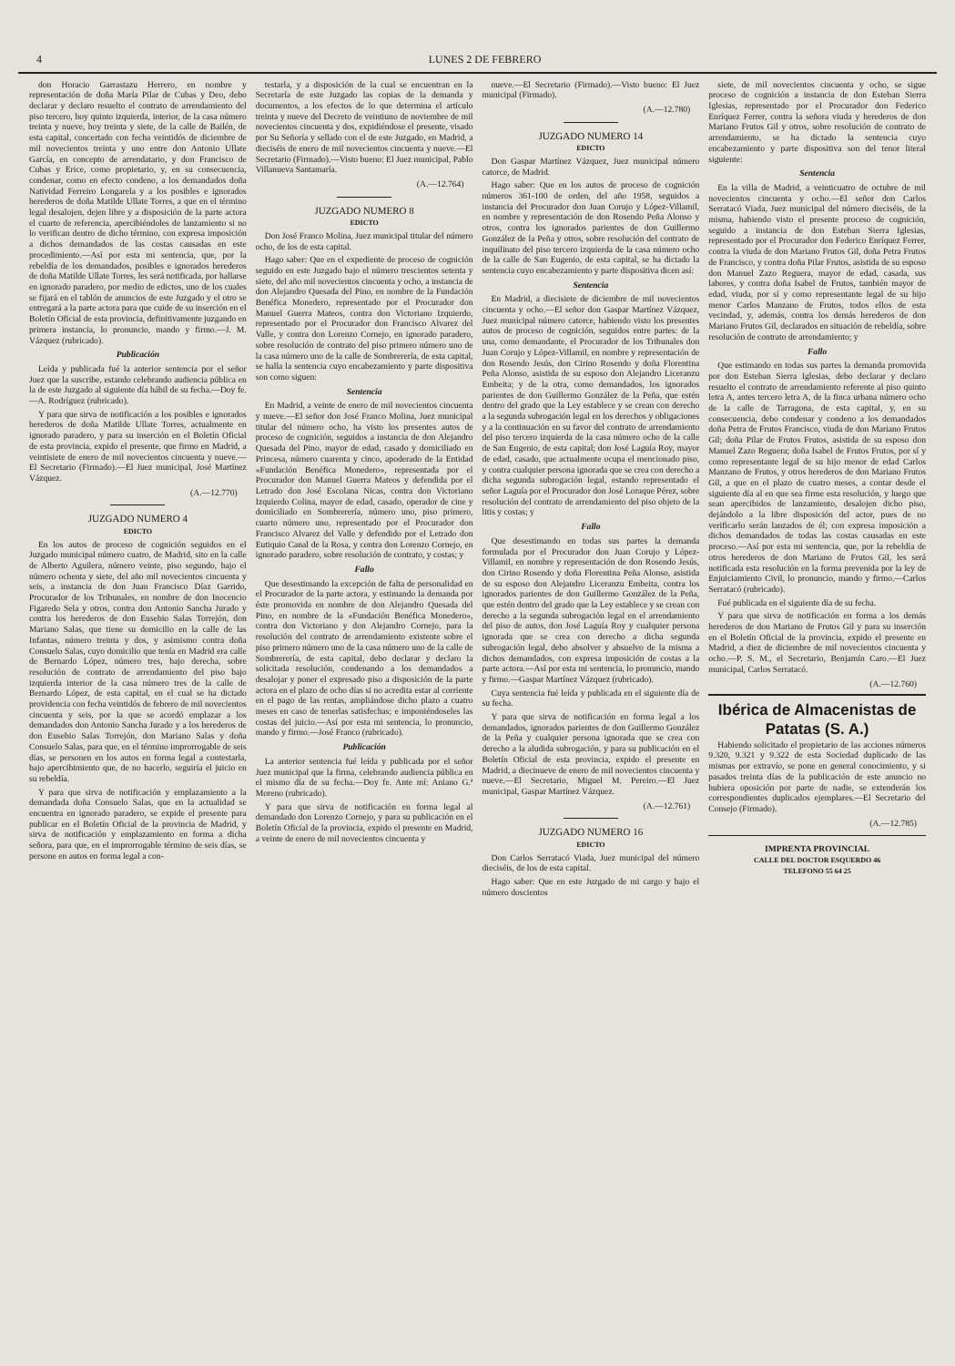4 LUNES 2 DE FEBRERO
don Horacio Garrastazu Herrero, en nombre y representación de doña María Pilar de Cubas y Deo, debo declarar y declaro resuelto el contrato de arrendamiento del piso tercero, hoy quinto izquierda, interior, de la casa número treinta y nueve, hoy treinta y siete, de la calle de Bailén, de esta capital, concertado con fecha veintidós de diciembre de mil novecientos treinta y uno entre don Antonio Ullate García, en concepto de arrendatario, y don Francisco de Cubas y Erice, como propietario, y, en su consecuencia, condenar, como en efecto condeno, a los demandados doña Natividad Ferreiro Longarela y a los posibles e ignorados herederos de doña Matilde Ullate Torres, a que en el término legal desalojen, dejen libre y a disposición de la parte actora el cuarto de referencia, apercibiéndoles de lanzamiento si no lo verifican dentro de dicho término, con expresa imposición a dichos demandados de las costas causadas en este procedimiento.—Así por esta mi sentencia, que, por la rebeldía de los demandados, posibles e ignorados herederos de doña Matilde Ullate Torres, les será notificada, por hallarse en ignorado paradero, por medio de edictos, uno de los cuales se fijará en el tablón de anuncios de este Juzgado y el otro se entregará a la parte actora para que cuide de su inserción en el Boletín Oficial de esta provincia, definitivamente juzgando en primera instancia, lo pronuncio, mando y firmo.—J. M. Vázquez (rubricado).
Publicación
Leída y publicada fué la anterior sentencia por el señor Juez que la suscribe, estando celebrando audiencia pública en la de este Juzgado al siguiente día hábil de su fecha.—Doy fe.—A. Rodríguez (rubricado).
Y para que sirva de notificación a los posibles e ignorados herederos de doña Matilde Ullate Torres, actualmente en ignorado paradero, y para su inserción en el Boletín Oficial de esta provincia, expido el presente, que firmo en Madrid, a veintisiete de enero de mil novecientos cincuenta y nueve.—El Secretario (Firmado).—El Juez municipal, José Martínez Vázquez.
(A.—12.770)
JUZGADO NUMERO 4
EDICTO
En los autos de proceso de cognición seguidos en el Juzgado municipal número cuatro, de Madrid, sito en la calle de Alberto Aguilera, número veinte, piso segundo, bajo el número ochenta y siete, del año mil novecientos cincuenta y seis, a instancia de don Juan Francisco Díaz Garrido, Procurador de los Tribunales, en nombre de don Inocencio Figaredo Sela y otros, contra don Antonio Sancha Jurado y contra los herederos de don Eusebio Salas Torrejón, don Mariano Salas, que tiene su domicilio en la calle de las Infantas, número treinta y dos, y asimismo contra doña Consuelo Salas, cuyo domicilio que tenía en Madrid era calle de Bernardo López, número tres, bajo derecha, sobre resolución de contrato de arrendamiento del piso bajo izquierda interior de la casa número tres de la calle de Bernardo López, de esta capital, en el cual se ha dictado providencia con fecha veintidós de febrero de mil novecientos cincuenta y seis, por la que se acordó emplazar a los demandados don Antonio Sancha Jurado y a los herederos de don Eusebio Salas Torrejón, don Mariano Salas y doña Consuelo Salas, para que, en el término improrrogable de seis días, se personen en los autos en forma legal a contestarla, bajo apercibimiento que, de no hacerlo, seguiría el juicio en su rebeldía.
Y para que sirva de notificación y emplazamiento a la demandada doña Consuelo Salas, que en la actualidad se encuentra en ignorado paradero, se expide el presente para publicar en el Boletín Oficial de la provincia de Madrid, y sirva de notificación y emplazamiento en forma a dicha señora, para que, en el improrrogable término de seis días, se persone en autos en forma legal a con-
testarla, y a disposición de la cual se encuentran en la Secretaría de este Juzgado las copias de la demanda y documentos, a los efectos de lo que determina el artículo treinta y nueve del Decreto de veintiuno de noviembre de mil novecientos cincuenta y dos, expidiéndose el presente, visado por Su Señoría y sellado con el de este Juzgado, en Madrid, a dieciséis de enero de mil novecientos cincuenta y nueve.—El Secretario (Firmado).—Visto bueno: El Juez municipal, Pablo Villanueva Santamaría.
(A.—12.764)
JUZGADO NUMERO 8
EDICTO
Don José Franco Molina, Juez municipal titular del número ocho, de los de esta capital.
Hago saber: Que en el expediente de proceso de cognición seguido en este Juzgado bajo el número trescientos setenta y siete, del año mil novecientos cincuenta y ocho, a instancia de don Alejandro Quesada del Pino, en nombre de la Fundación Benéfica Monedero, representado por el Procurador don Manuel Guerra Mateos, contra don Victoriano Izquierdo, representado por el Procurador don Francisco Alvarez del Valle, y contra don Lorenzo Cornejo, en ignorado paradero, sobre resolución de contrato del piso primero número uno de la casa número uno de la calle de Sombrerería, de esta capital, se halla la sentencia cuyo encabezamiento y parte dispositiva son como siguen:
Sentencia
En Madrid, a veinte de enero de mil novecientos cincuenta y nueve.—El señor don José Franco Molina, Juez municipal titular del número ocho, ha visto los presentes autos de proceso de cognición, seguidos a instancia de don Alejandro Quesada del Pino, mayor de edad, casado y domiciliado en Princesa, número cuarenta y cinco, apoderado de la Entidad «Fundación Benéfica Monedero», representada por el Procurador don Manuel Guerra Mateos y defendida por el Letrado don José Escolana Nicas, contra don Victoriano Izquierdo Colina, mayor de edad, casado, operador de cine y domiciliado en Sombrerería, número uno, piso primero, cuarto número uno, representado por el Procurador don Francisco Alvarez del Valle y defendido por el Letrado don Eutiquio Canal de la Rosa, y contra don Lorenzo Cornejo, en ignorado paradero, sobre resolución de contrato, y costas; y
Fallo
Que desestimando la excepción de falta de personalidad en el Procurador de la parte actora, y estimando la demanda por éste promovida en nombre de don Alejandro Quesada del Pino, en nombre de la «Fundación Benéfica Monedero», contra don Victoriano y don Alejandro Cornejo, para la resolución del contrato de arrendamiento existente sobre el piso primero número uno de la casa número uno de la calle de Sombrerería, de esta capital, debo declarar y declaro la solicitada resolución, condenando a los demandados a desalojar y poner el expresado piso a disposición de la parte actora en el plazo de ocho días si no acredita estar al corriente en el pago de las rentas, ampliándose dicho plazo a cuatro meses en caso de tenerlas satisfechas; e imponiéndoseles las costas del juicio.—Así por esta mi sentencia, lo pronuncio, mando y firmo.—José Franco (rubricado).
Publicación
La anterior sentencia fué leída y publicada por el señor Juez municipal que la firma, celebrando audiencia pública en el mismo día de su fecha.—Doy fe. Ante mí: Aniano G.ª Moreno (rubricado).
Y para que sirva de notificación en forma legal al demandado don Lorenzo Cornejo, y para su publicación en el Boletín Oficial de la provincia, expido el presente en Madrid, a veinte de enero de mil novecientos cincuenta y
nueve.—El Secretario (Firmado).—Visto bueno: El Juez municipal (Firmado).
(A.—12.780)
JUZGADO NUMERO 14
EDICTO
Don Gaspar Martínez Vázquez, Juez municipal número catorce, de Madrid.
Hago saber: Que en los autos de proceso de cognición números 361-100 de orden, del año 1958, seguidos a instancia del Procurador don Juan Corujo y López-Villamil, en nombre y representación de don Rosendo Peña Alonso y otros, contra los ignorados parientes de don Guillermo González de la Peña y otros, sobre resolución del contrato de inquilinato del piso tercero izquierda de la casa número ocho de la calle de San Eugenio, de esta capital, se ha dictado la sentencia cuyo encabezamiento y parte dispositiva dicen así:
Sentencia
En Madrid, a diecisiete de diciembre de mil novecientos cincuenta y ocho.—El señor don Gaspar Martínez Vázquez, Juez municipal número catorce, habiendo visto los presentes autos de proceso de cognición, seguidos entre partes: de la una, como demandante, el Procurador de los Tribunales don Juan Corujo y López-Villamil, en nombre y representación de don Rosendo Jesús, don Cirino Rosendo y doña Florentina Peña Alonso, asistida de su esposo don Alejandro Liceranzu Embeita; y de la otra, como demandados, los ignorados parientes de don Guillermo González de la Peña, que estén dentro del grado que la Ley establece y se crean con derecho a la segunda subrogación legal en los derechos y obligaciones y a la continuación en su favor del contrato de arrendamiento del piso tercero izquierda de la casa número ocho de la calle de San Eugenio, de esta capital; don José Laguía Roy, mayor de edad, casado, que actualmente ocupa el mencionado piso, y contra cualquier persona ignorada que se crea con derecho a dicha segunda subrogación legal, estando representado el señor Laguía por el Procurador don José Loraque Pérez, sobre resolución del contrato de arrendamiento del piso objeto de la litis y costas; y
Fallo
Que desestimando en todas sus partes la demanda formulada por el Procurador don Juan Corujo y López-Villamil, en nombre y representación de don Rosendo Jesús, don Cirino Rosendo y doña Florentina Peña Alonso, asistida de su esposo don Alejandro Liceranzu Embeita, contra los ignorados parientes de don Guillermo González de la Peña, que estén dentro del grado que la Ley establece y se crean con derecho a la segunda subrogación legal en el arrendamiento del piso de autos, don José Laguía Roy y cualquier persona ignorada que se crea con derecho a dicha segunda subrogación legal, debo absolver y absuelvo de la misma a dichos demandados, con expresa imposición de costas a la parte actora.—Así por esta mi sentencia, lo pronuncio, mando y firmo.—Gaspar Martínez Vázquez (rubricado).
Cuya sentencia fué leída y publicada en el siguiente día de su fecha.
Y para que sirva de notificación en forma legal a los demandados, ignorados parientes de don Guillermo González de la Peña y cualquier persona ignorada que se crea con derecho a la aludida subrogación, y para su publicación en el Boletín Oficial de esta provincia, expido el presente en Madrid, a diecinueve de enero de mil novecientos cincuenta y nueve.—El Secretario, Miguel M. Pereiro.—El Juez municipal, Gaspar Martínez Vázquez.
(A.—12.761)
JUZGADO NUMERO 16
EDICTO
Don Carlos Serratacó Viada, Juez municipal del número dieciséis, de los de esta capital.
Hago saber: Que en este Juzgado de mi cargo y bajo el número doscientos
siete, de mil novecientos cincuenta y ocho, se sigue proceso de cognición a instancia de don Esteban Sierra Iglesias, representado por el Procurador don Federico Enríquez Ferrer, contra la señora viuda y herederos de don Mariano Frutos Gil y otros, sobre resolución de contrato de arrendamiento, se ha dictado la sentencia cuyo encabezamiento y parte dispositiva son del tenor literal siguiente:
Sentencia
En la villa de Madrid, a veinticuatro de octubre de mil novecientos cincuenta y ocho.—El señor don Carlos Serratacó Viada, Juez municipal del número dieciséis, de la misma, habiendo visto el presente proceso de cognición, seguido a instancia de don Esteban Sierra Iglesias, representado por el Procurador don Federico Enríquez Ferrer, contra la viuda de don Mariano Frutos Gil, doña Petra Frutos de Francisco, y contra doña Pilar Frutos, asistida de su esposo don Manuel Zazo Reguera, mayor de edad, casada, sus labores, y contra doña Isabel de Frutos, también mayor de edad, viuda, por sí y como representante legal de su hijo menor Carlos Manzano de Frutos, todos ellos de esta vecindad, y, además, contra los demás herederos de don Mariano Frutos Gil, declarados en situación de rebeldía, sobre resolución de contrato de arrendamiento; y
Fallo
Que estimando en todas sus partes la demanda promovida por don Esteban Sierra Iglesias, debo declarar y declaro resuelto el contrato de arrendamiento referente al piso quinto letra A, antes tercero letra A, de la finca urbana número ocho de la calle de Tarragona, de esta capital, y, en su consecuencia, debo condenar y condeno a los demandados doña Petra de Frutos Francisco, viuda de don Mariano Frutos Gil; doña Pilar de Frutos Frutos, asistida de su esposo don Manuel Zazo Reguera; doña Isabel de Frutos Frutos, por sí y como representante legal de su hijo menor de edad Carlos Manzano de Frutos, y otros herederos de don Mariano Frutos Gil, a que en el plazo de cuatro meses, a contar desde el siguiente día al en que sea firme esta resolución, y luego que sean apercibidos de lanzamiento, desalojen dicho piso, dejándolo a la libre disposición del actor, pues de no verificarlo serán lanzados de él; con expresa imposición a dichos demandados de todas las costas causadas en este proceso.—Así por esta mi sentencia, que, por la rebeldía de otros herederos de don Mariano de Frutos Gil, les será notificada esta resolución en la forma prevenida por la ley de Enjuiciamiento Civil, lo pronuncio, mando y firmo.—Carlos Serratacó (rubricado).
Fué publicada en el siguiente día de su fecha.
Y para que sirva de notificación en forma a los demás herederos de don Mariano de Frutos Gil y para su inserción en el Boletín Oficial de la provincia, expido el presente en Madrid, a diez de diciembre de mil novecientos cincuenta y ocho.—P. S. M., el Secretario, Benjamín Caro.—El Juez municipal, Carlos Serratacó.
(A.—12.760)
Ibérica de Almacenistas de Patatas (S. A.)
Habiendo solicitado el propietario de las acciones números 9.320, 9.321 y 9.322 de esta Sociedad duplicado de las mismas por extravío, se pone en general conocimiento, y si pasados treinta días de la publicación de este anuncio no hubiera oposición por parte de nadie, se extenderán los correspondientes duplicados ejemplares.—El Secretario del Consejo (Firmado).
(A.—12.785)
IMPRENTA PROVINCIAL
CALLE DEL DOCTOR ESQUERDO 46
TELEFONO 55 64 25